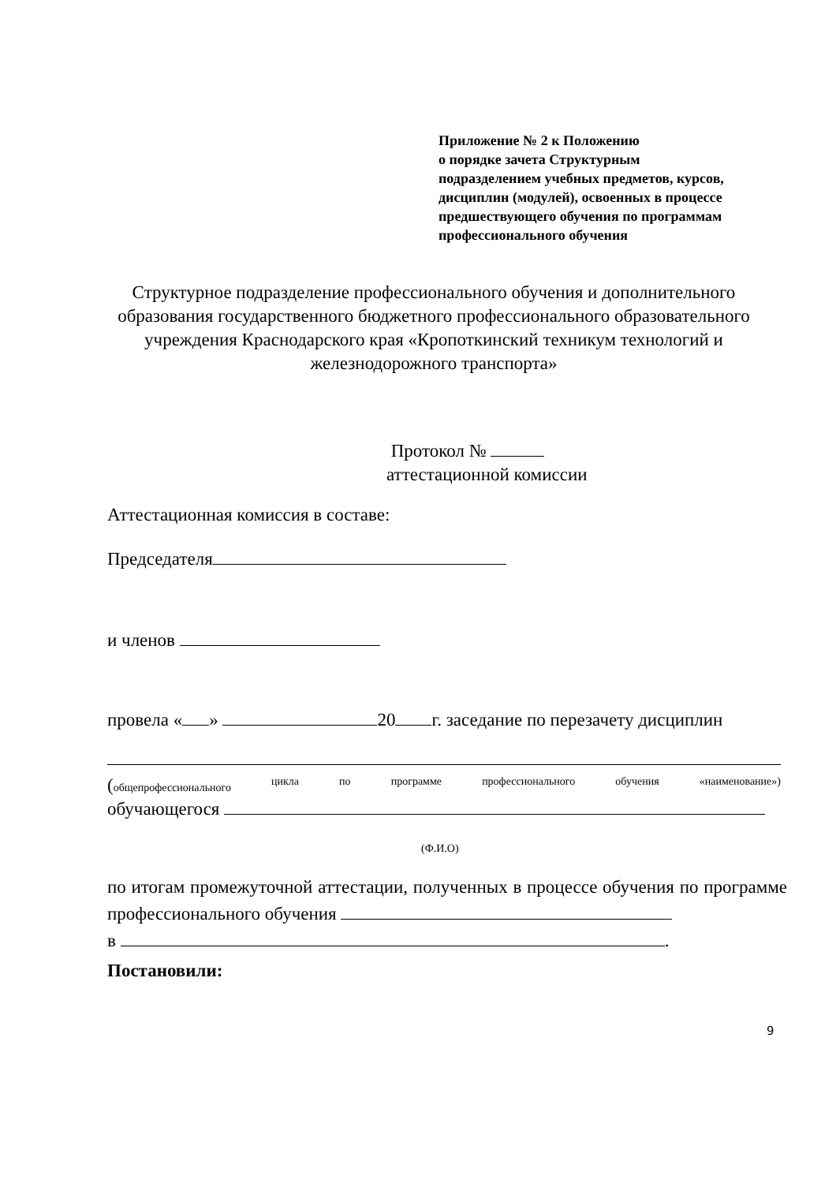Приложение № 2 к Положению
о порядке зачета Структурным
подразделением учебных предметов, курсов,
дисциплин (модулей), освоенных в процессе
предшествующего обучения по программам
профессионального обучения
Структурное подразделение профессионального обучения и дополнительного образования государственного бюджетного профессионального образовательного учреждения Краснодарского края «Кропоткинский техникум технологий и железнодорожного транспорта»
Протокол №
аттестационной комиссии
Аттестационная комиссия в составе:
Председателя
и членов
провела « » 20 г. заседание по перезачету дисциплин
(общепрофессионального цикла по программе профессионального обучения «наименование»)
обучающегося
(Ф.И.О)
по итогам промежуточной аттестации, полученных в процессе обучения по программе профессионального обучения
в .
Постановили:
9